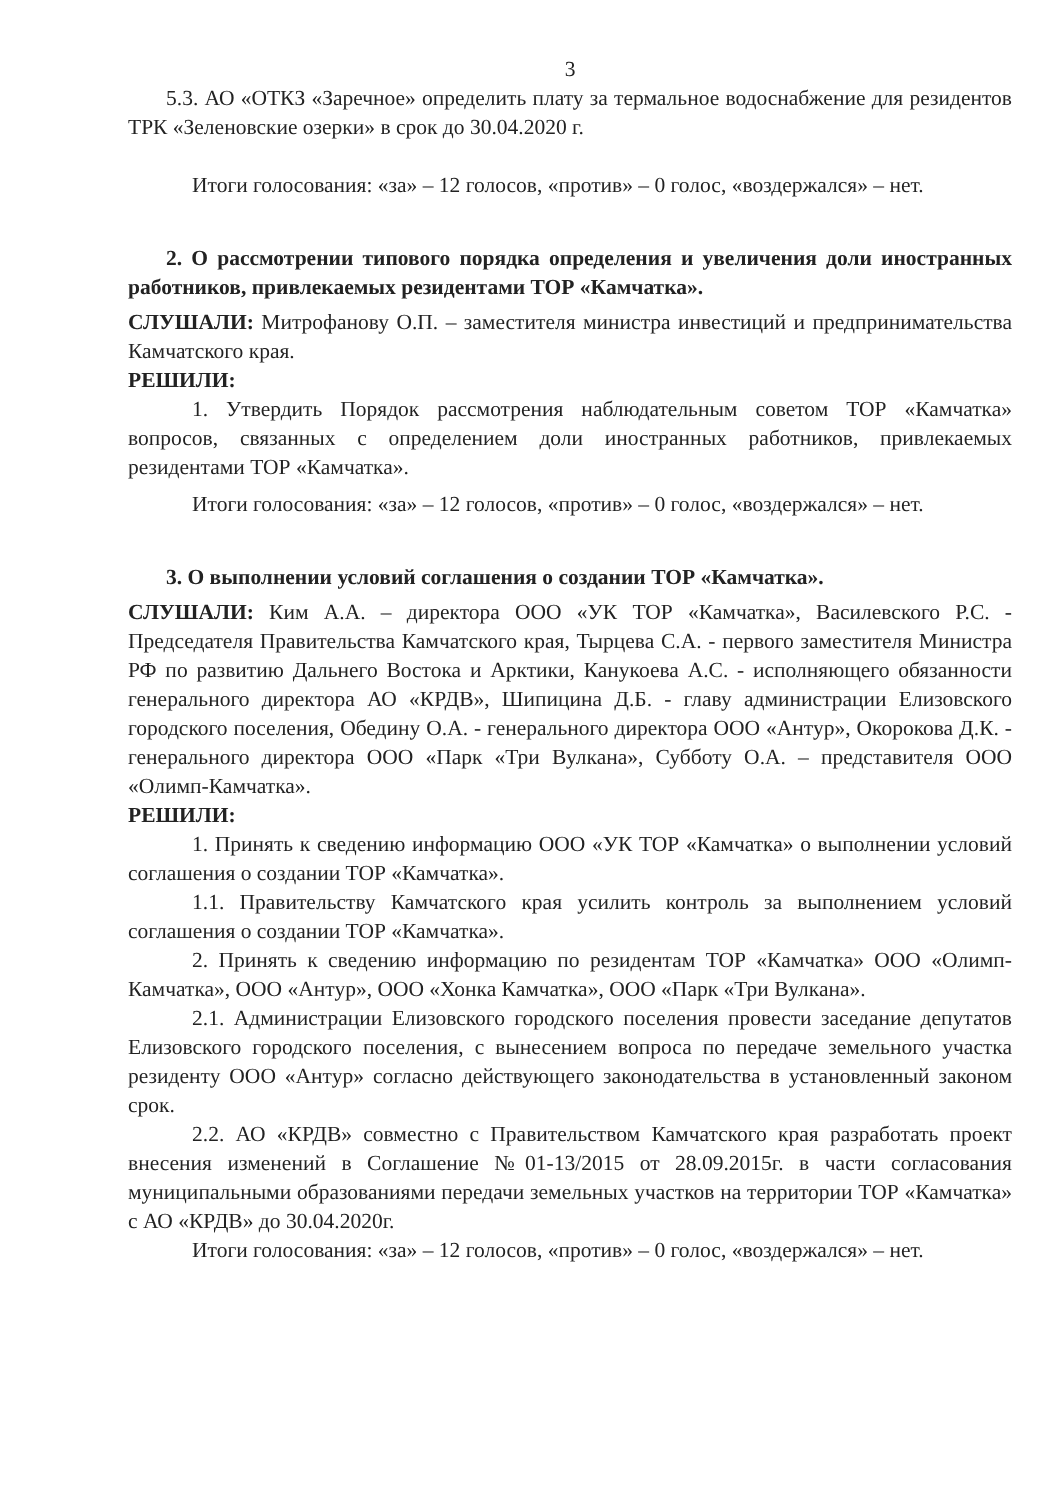3
5.3. АО «ОТКЗ «Заречное» определить плату за термальное водоснабжение для резидентов ТРК «Зеленовские озерки» в срок до 30.04.2020 г.
Итоги голосования: «за» – 12 голосов, «против» – 0 голос, «воздержался» – нет.
2. О рассмотрении типового порядка определения и увеличения доли иностранных работников, привлекаемых резидентами ТОР «Камчатка».
СЛУШАЛИ: Митрофанову О.П. – заместителя министра инвестиций и предпринимательства Камчатского края.
РЕШИЛИ:
1. Утвердить Порядок рассмотрения наблюдательным советом ТОР «Камчатка» вопросов, связанных с определением доли иностранных работников, привлекаемых резидентами ТОР «Камчатка».
Итоги голосования: «за» – 12 голосов, «против» – 0 голос, «воздержался» – нет.
3. О выполнении условий соглашения о создании ТОР «Камчатка».
СЛУШАЛИ: Ким А.А. – директора ООО «УК ТОР «Камчатка», Василевского Р.С. - Председателя Правительства Камчатского края, Тырцева С.А. - первого заместителя Министра РФ по развитию Дальнего Востока и Арктики, Канукоева А.С. - исполняющего обязанности генерального директора АО «КРДВ», Шипицина Д.Б. - главу администрации Елизовского городского поселения, Обедину О.А. - генерального директора ООО «Антур», Окорокова Д.К. - генерального директора ООО «Парк «Три Вулкана», Субботу О.А. – представителя ООО «Олимп-Камчатка».
РЕШИЛИ:
1. Принять к сведению информацию ООО «УК ТОР «Камчатка» о выполнении условий соглашения о создании ТОР «Камчатка».
1.1. Правительству Камчатского края усилить контроль за выполнением условий соглашения о создании ТОР «Камчатка».
2. Принять к сведению информацию по резидентам ТОР «Камчатка» ООО «Олимп-Камчатка», ООО «Антур», ООО «Хонка Камчатка», ООО «Парк «Три Вулкана».
2.1. Администрации Елизовского городского поселения провести заседание депутатов Елизовского городского поселения, с вынесением вопроса по передаче земельного участка резиденту ООО «Антур» согласно действующего законодательства в установленный законом срок.
2.2. АО «КРДВ» совместно с Правительством Камчатского края разработать проект внесения изменений в Соглашение №01-13/2015 от 28.09.2015г. в части согласования муниципальными образованиями передачи земельных участков на территории ТОР «Камчатка» с АО «КРДВ» до 30.04.2020г.
Итоги голосования: «за» – 12 голосов, «против» – 0 голос, «воздержался» – нет.